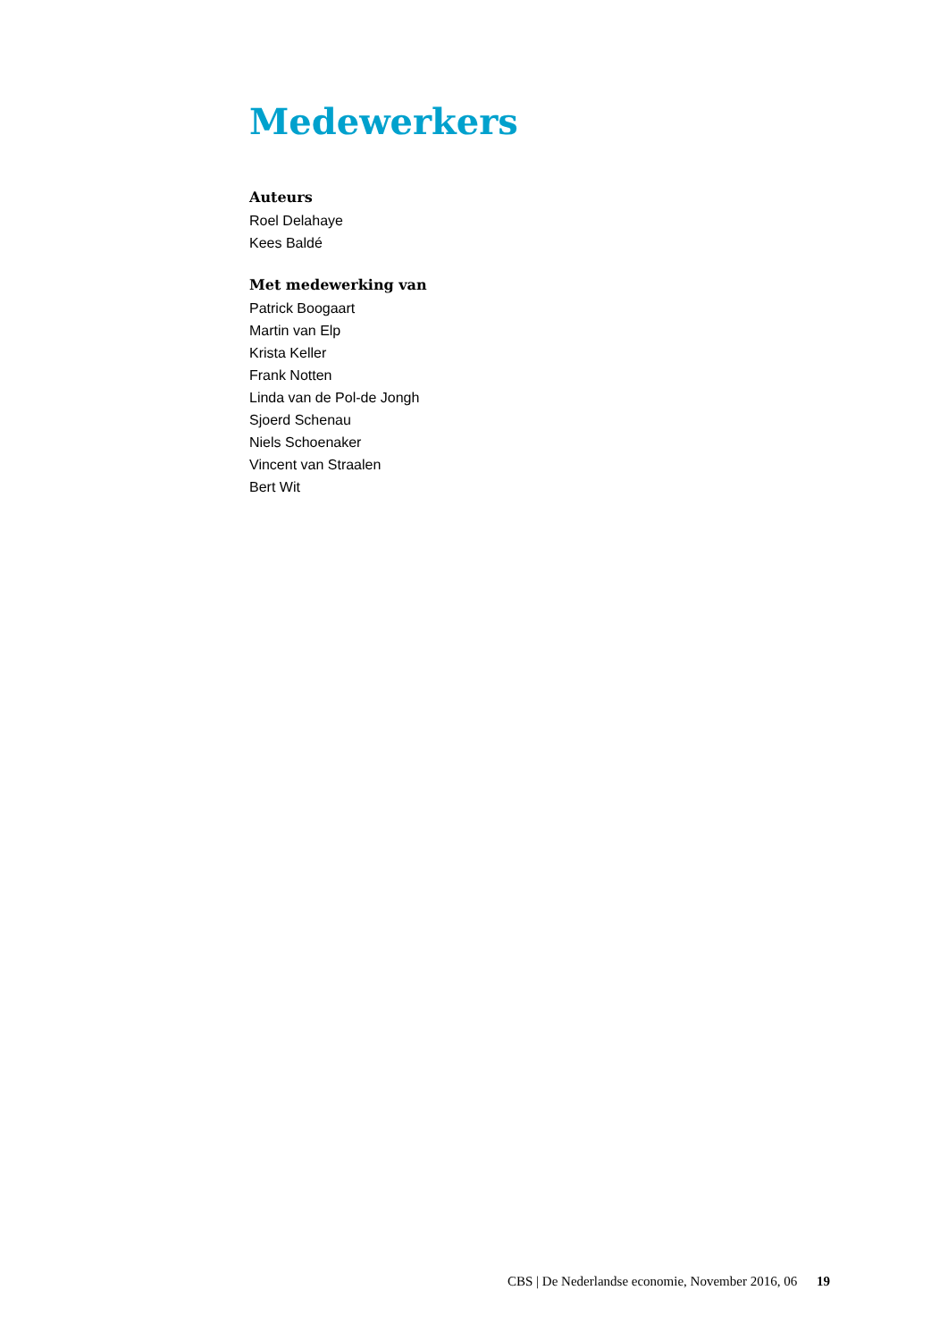Medewerkers
Auteurs
Roel Delahaye
Kees Baldé
Met medewerking van
Patrick Boogaart
Martin van Elp
Krista Keller
Frank Notten
Linda van de Pol-de Jongh
Sjoerd Schenau
Niels Schoenaker
Vincent van Straalen
Bert Wit
CBS | De Nederlandse economie, November 2016, 06 19